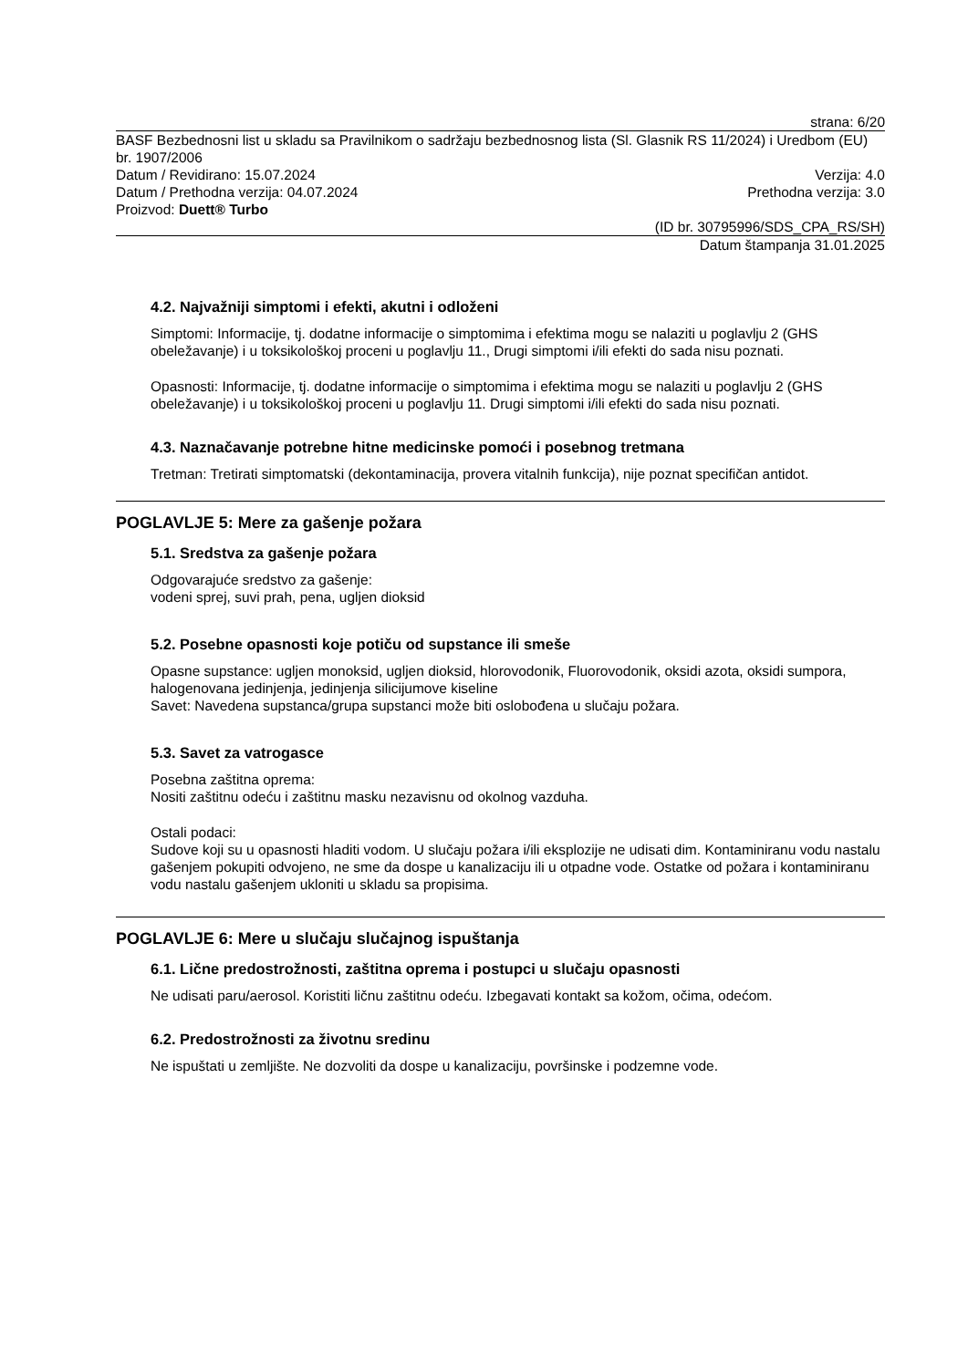strana: 6/20
BASF Bezbednosni list u skladu sa Pravilnikom o sadržaju bezbednosnog lista (Sl. Glasnik RS 11/2024) i Uredbom (EU) br. 1907/2006
Datum / Revidirano: 15.07.2024 Verzija: 4.0
Datum / Prethodna verzija: 04.07.2024 Prethodna verzija: 3.0
Proizvod: Duett® Turbo
(ID br. 30795996/SDS_CPA_RS/SH)
Datum štampanja 31.01.2025
4.2. Najvažniji simptomi i efekti, akutni i odloženi
Simptomi: Informacije, tj. dodatne informacije o simptomima i efektima mogu se nalaziti u poglavlju 2 (GHS obeležavanje) i u toksikološkoj proceni u poglavlju 11., Drugi simptomi i/ili efekti do sada nisu poznati.
Opasnosti: Informacije, tj. dodatne informacije o simptomima i efektima mogu se nalaziti u poglavlju 2 (GHS obeležavanje) i u toksikološkoj proceni u poglavlju 11. Drugi simptomi i/ili efekti do sada nisu poznati.
4.3. Naznačavanje potrebne hitne medicinske pomoći i posebnog tretmana
Tretman: Tretirati simptomatski (dekontaminacija, provera vitalnih funkcija), nije poznat specifičan antidot.
POGLAVLJE 5: Mere za gašenje požara
5.1. Sredstva za gašenje požara
Odgovarajuće sredstvo za gašenje:
vodeni sprej, suvi prah, pena, ugljen dioksid
5.2. Posebne opasnosti koje potiču od supstance ili smeše
Opasne supstance: ugljen monoksid, ugljen dioksid, hlorovodonik, Fluorovodonik, oksidi azota, oksidi sumpora, halogenovana jedinjenja, jedinjenja silicijumove kiseline
Savet: Navedena supstanca/grupa supstanci može biti oslobođena u slučaju požara.
5.3. Savet za vatrogasce
Posebna zaštitna oprema:
Nositi zaštitnu odeću i zaštitnu masku nezavisnu od okolnog vazduha.
Ostali podaci:
Sudove koji su u opasnosti hladiti vodom. U slučaju požara i/ili eksplozije ne udisati dim. Kontaminiranu vodu nastalu gašenjem pokupiti odvojeno, ne sme da dospe u kanalizaciju ili u otpadne vode. Ostatke od požara i kontaminiranu vodu nastalu gašenjem ukloniti u skladu sa propisima.
POGLAVLJE 6: Mere u slučaju slučajnog ispuštanja
6.1. Lične predostrožnosti, zaštitna oprema i postupci u slučaju opasnosti
Ne udisati paru/aerosol. Koristiti ličnu zaštitnu odeću. Izbegavati kontakt sa kožom, očima, odećom.
6.2. Predostrožnosti za životnu sredinu
Ne ispuštati u zemljište. Ne dozvoliti da dospe u kanalizaciju, površinske i podzemne vode.